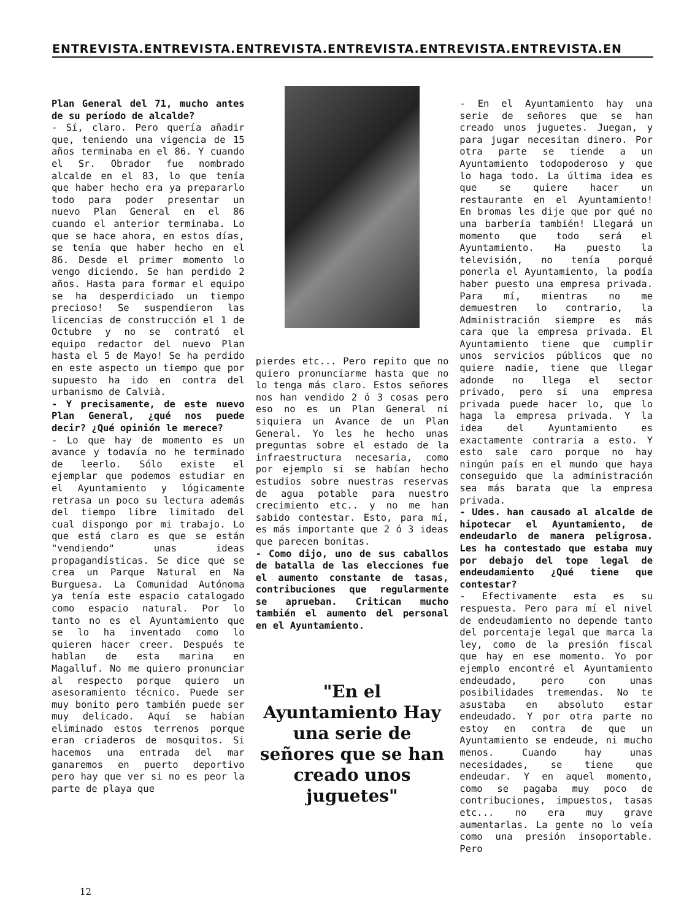ENTREVISTA.ENTREVISTA.ENTREVISTA.ENTREVISTA.ENTREVISTA.ENTREVISTA.EN
Plan General del 71, mucho antes de su período de alcalde?
- Sí, claro. Pero quería añadir que, teniendo una vigencia de 15 años terminaba en el 86. Y cuando el Sr. Obrador fue nombrado alcalde en el 83, lo que tenía que haber hecho era ya prepararlo todo para poder presentar un nuevo Plan General en el 86 cuando el anterior terminaba. Lo que se hace ahora, en estos días, se tenía que haber hecho en el 86. Desde el primer momento lo vengo diciendo. Se han perdido 2 años. Hasta para formar el equipo se ha desperdiciado un tiempo precioso! Se suspendieron las licencias de construcción el 1 de Octubre y no se contrató el equipo redactor del nuevo Plan hasta el 5 de Mayo! Se ha perdido en este aspecto un tiempo que por supuesto ha ido en contra del urbanismo de Calvià.
- Y precisamente, de este nuevo Plan General, ¿qué nos puede decir? ¿Qué opinión le merece?
- Lo que hay de momento es un avance y todavía no he terminado de leerlo. Sólo existe el ejemplar que podemos estudiar en el Ayuntamiento y lógicamente retrasa un poco su lectura además del tiempo libre limitado del cual dispongo por mi trabajo. Lo que está claro es que se están "vendiendo" unas ideas propagandísticas. Se dice que se crea un Parque Natural en Na Burguesa. La Comunidad Autónoma ya tenía este espacio catalogado como espacio natural. Por lo tanto no es el Ayuntamiento que se lo ha inventado como lo quieren hacer creer. Después te hablan de esta marina en Magalluf. No me quiero pronunciar al respecto porque quiero un asesoramiento técnico. Puede ser muy bonito pero también puede ser muy delicado. Aquí se habían eliminado estos terrenos porque eran criaderos de mosquitos. Si hacemos una entrada del mar ganaremos en puerto deportivo pero hay que ver si no es peor la parte de playa que
pierdes etc... Pero repito que no quiero pronunciarme hasta que no lo tenga más claro. Estos señores nos han vendido 2 ó 3 cosas pero eso no es un Plan General ni siquiera un Avance de un Plan General. Yo les he hecho unas preguntas sobre el estado de la infraestructura necesaria, como por ejemplo si se habían hecho estudios sobre nuestras reservas de agua potable para nuestro crecimiento etc.. y no me han sabido contestar. Esto, para mí, es más importante que 2 ó 3 ideas que parecen bonitas.
- Como dijo, uno de sus caballos de batalla de las elecciones fue el aumento constante de tasas, contribuciones que regularmente se aprueban. Critican mucho también el aumento del personal en el Ayuntamiento.
"En el Ayuntamiento Hay una serie de señores que se han creado unos juguetes"
- En el Ayuntamiento hay una serie de señores que se han creado unos juguetes. Juegan, y para jugar necesitan dinero. Por otra parte se tiende a un Ayuntamiento todopoderoso y que lo haga todo. La última idea es que se quiere hacer un restaurante en el Ayuntamiento! En bromas les dije que por qué no una barbería también! Llegará un momento que todo será el Ayuntamiento. Ha puesto la televisión, no tenía porqué ponerla el Ayuntamiento, la podía haber puesto una empresa privada. Para mí, mientras no me demuestren lo contrario, la Administración siempre es más cara que la empresa privada. El Ayuntamiento tiene que cumplir unos servicios públicos que no quiere nadie, tiene que llegar adonde no llega el sector privado, pero si una empresa privada puede hacer lo, que lo haga la empresa privada. Y la idea del Ayuntamiento es exactamente contraria a esto. Y esto sale caro porque no hay ningún país en el mundo que haya conseguido que la administración sea más barata que la empresa privada.
- Udes. han causado al alcalde de hipotecar el Ayuntamiento, de endeudarlo de manera peligrosa. Les ha contestado que estaba muy por debajo del tope legal de endeudamiento ¿Qué tiene que contestar?
- Efectivamente esta es su respuesta. Pero para mí el nivel de endeudamiento no depende tanto del porcentaje legal que marca la ley, como de la presión fiscal que hay en ese momento. Yo por ejemplo encontré el Ayuntamiento endeudado, pero con unas posibilidades tremendas. No te asustaba en absoluto estar endeudado. Y por otra parte no estoy en contra de que un Ayuntamiento se endeude, ni mucho menos. Cuando hay unas necesidades, se tiene que endeudar. Y en aquel momento, como se pagaba muy poco de contribuciones, impuestos, tasas etc... no era muy grave aumentarlas. La gente no lo veía como una presión insoportable. Pero
12